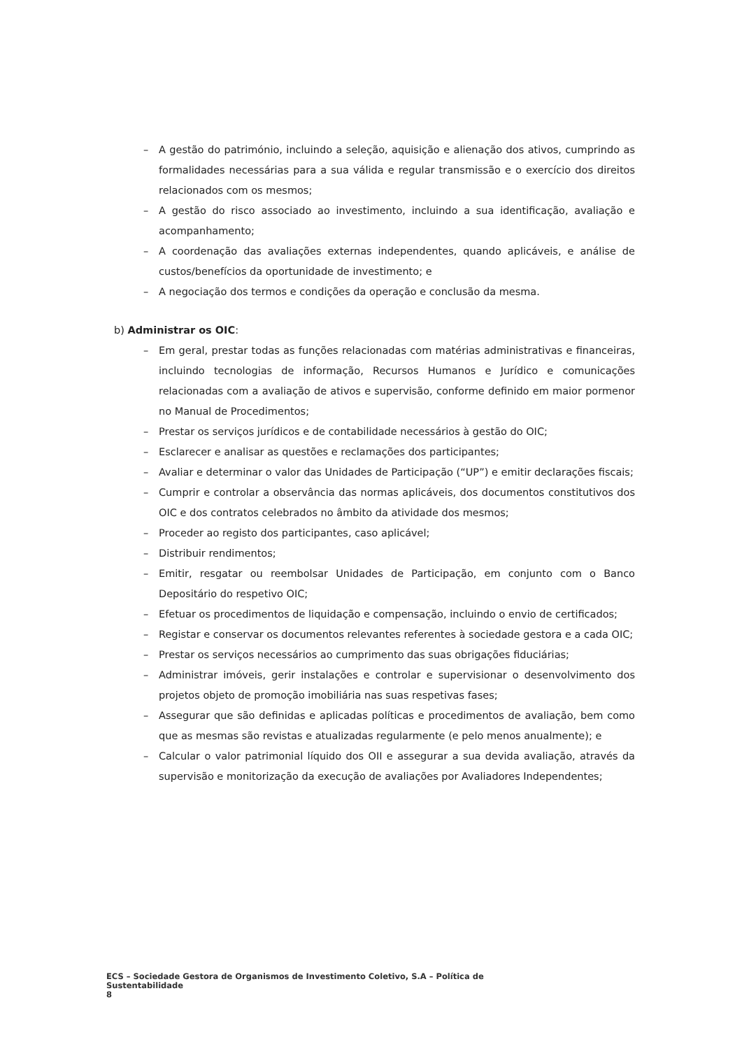– A gestão do património, incluindo a seleção, aquisição e alienação dos ativos, cumprindo as formalidades necessárias para a sua válida e regular transmissão e o exercício dos direitos relacionados com os mesmos;
– A gestão do risco associado ao investimento, incluindo a sua identificação, avaliação e acompanhamento;
– A coordenação das avaliações externas independentes, quando aplicáveis, e análise de custos/benefícios da oportunidade de investimento; e
– A negociação dos termos e condições da operação e conclusão da mesma.
b) Administrar os OIC:
– Em geral, prestar todas as funções relacionadas com matérias administrativas e financeiras, incluindo tecnologias de informação, Recursos Humanos e Jurídico e comunicações relacionadas com a avaliação de ativos e supervisão, conforme definido em maior pormenor no Manual de Procedimentos;
– Prestar os serviços jurídicos e de contabilidade necessários à gestão do OIC;
– Esclarecer e analisar as questões e reclamações dos participantes;
– Avaliar e determinar o valor das Unidades de Participação (“UP”) e emitir declarações fiscais;
– Cumprir e controlar a observância das normas aplicáveis, dos documentos constitutivos dos OIC e dos contratos celebrados no âmbito da atividade dos mesmos;
– Proceder ao registo dos participantes, caso aplicável;
– Distribuir rendimentos;
– Emitir, resgatar ou reembolsar Unidades de Participação, em conjunto com o Banco Depositário do respetivo OIC;
– Efetuar os procedimentos de liquidação e compensação, incluindo o envio de certificados;
– Registar e conservar os documentos relevantes referentes à sociedade gestora e a cada OIC;
– Prestar os serviços necessários ao cumprimento das suas obrigações fiduciárias;
– Administrar imóveis, gerir instalações e controlar e supervisionar o desenvolvimento dos projetos objeto de promoção imobiliária nas suas respetivas fases;
– Assegurar que são definidas e aplicadas políticas e procedimentos de avaliação, bem como que as mesmas são revistas e atualizadas regularmente (e pelo menos anualmente); e
– Calcular o valor patrimonial líquido dos OII e assegurar a sua devida avaliação, através da supervisão e monitorização da execução de avaliações por Avaliadores Independentes;
ECS – Sociedade Gestora de Organismos de Investimento Coletivo, S.A – Política de Sustentabilidade
8